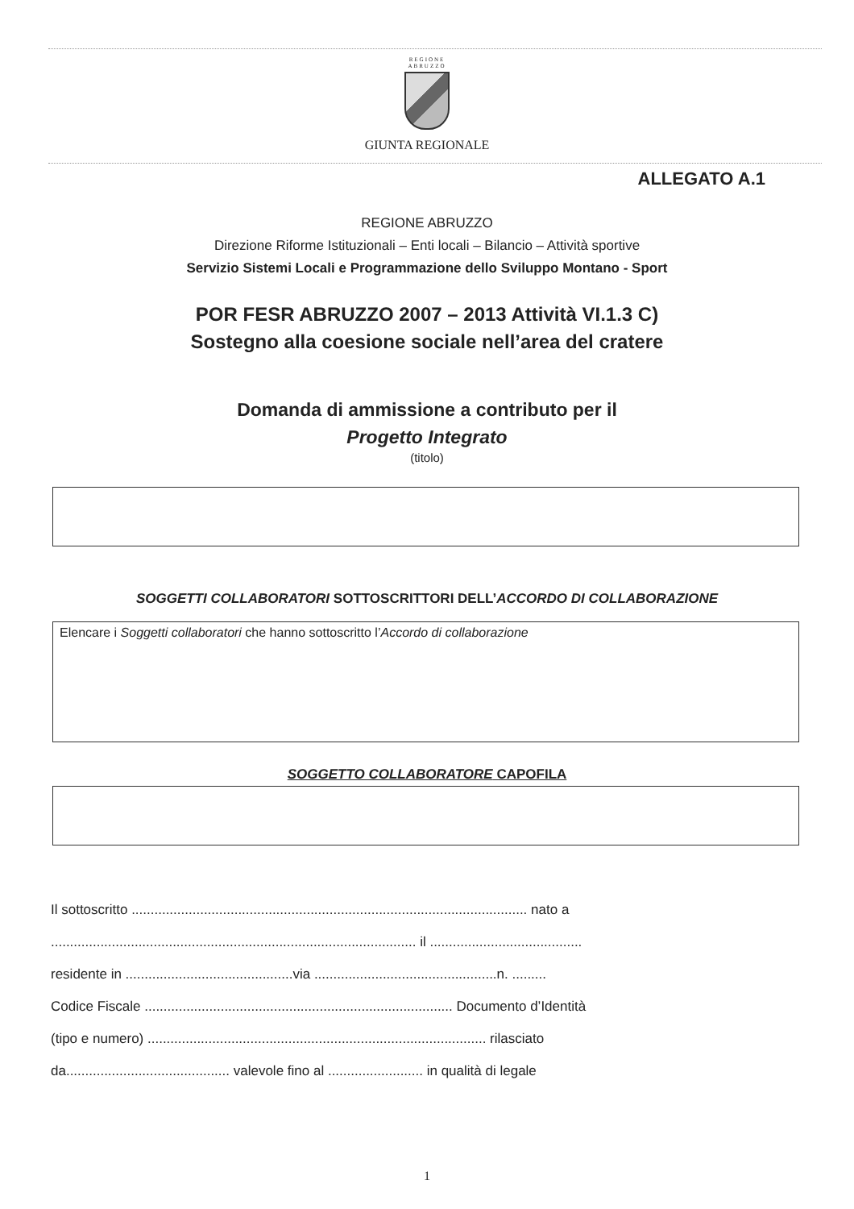REGIONE
ABRUZZO
GIUNTA REGIONALE
ALLEGATO A.1
REGIONE ABRUZZO
Direzione Riforme Istituzionali – Enti locali – Bilancio – Attività sportive
Servizio Sistemi Locali e Programmazione dello Sviluppo Montano - Sport
POR FESR ABRUZZO 2007 – 2013 Attività VI.1.3 C)
Sostegno alla coesione sociale nell’area del cratere
Domanda di ammissione a contributo per il
Progetto Integrato
(titolo)
SOGGETTI COLLABORATORI SOTTOSCRITTORI DELL’ACCORDO DI COLLABORAZIONE
Elencare i Soggetti collaboratori che hanno sottoscritto l’Accordo di collaborazione
SOGGETTO COLLABORATORE CAPOFILA
Il sottoscritto ........................................................................................................ nato a
................................................................................................ il ........................................
residente in ............................................via ................................................n. .........
Codice Fiscale ................................................................................. Documento d’Identità
(tipo e numero) ......................................................................................... rilasciato
da........................................... valevole fino al ......................... in qualità di legale
1